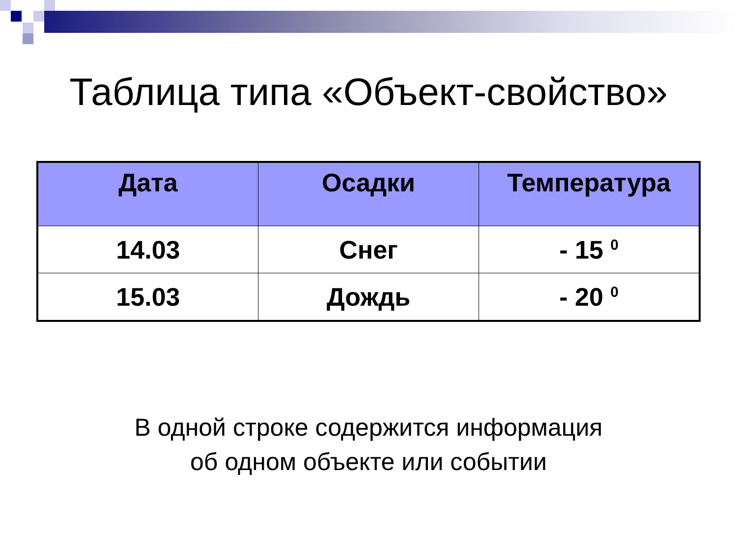Таблица типа «Объект-свойство»
| Дата | Осадки | Температура |
| --- | --- | --- |
| 14.03 | Снег | - 15 <sup>0</sup> |
| 15.03 | Дождь | - 20 <sup>0</sup> |
В одной строке содержится информация
об одном объекте или событии